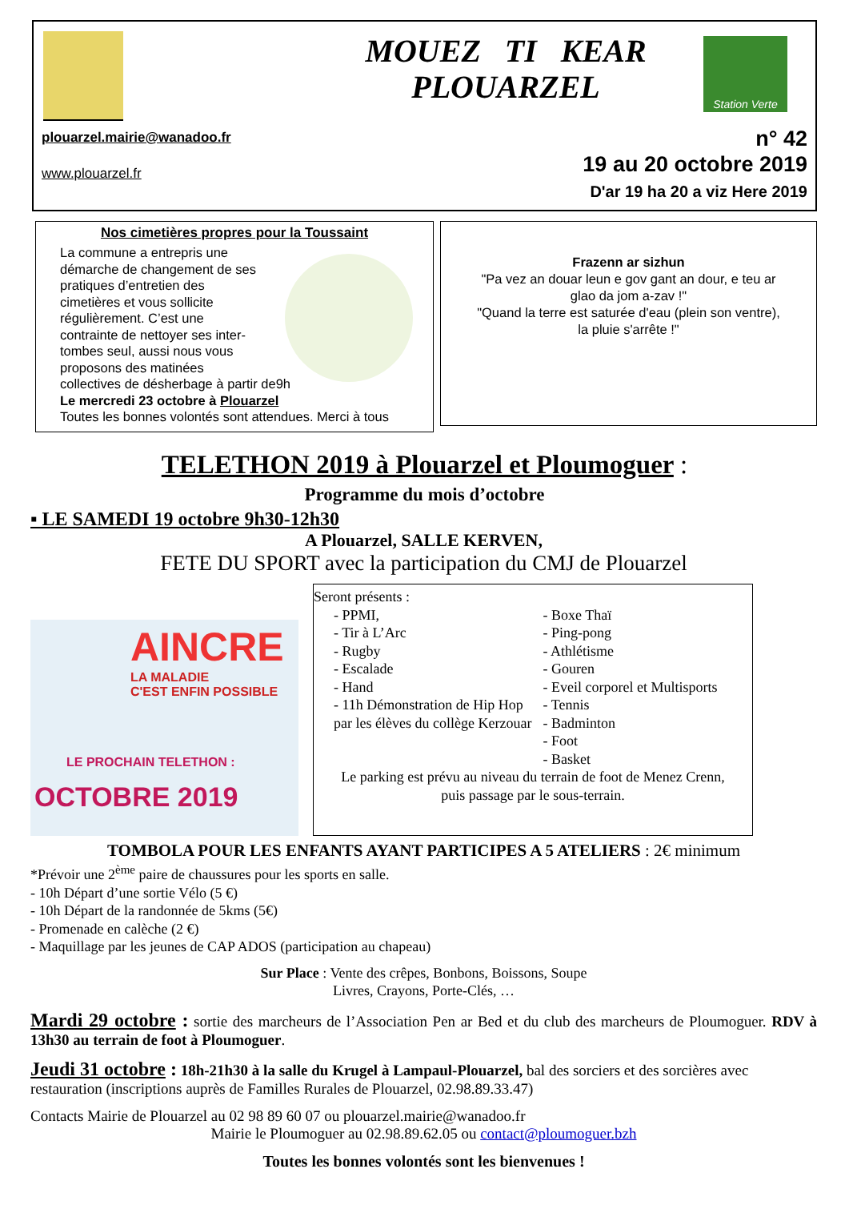MOUEZ TI KEAR
PLOUARZEL
Station Verte
plouarzel.mairie@wanadoo.fr
www.plouarzel.fr
n° 42
19 au 20 octobre 2019
D'ar 19 ha 20 a viz Here 2019
Nos cimetières propres pour la Toussaint
La commune a entrepris une
démarche de changement de ses
pratiques d’entretien des
cimetières et vous sollicite
régulièrement. C’est une
contrainte de nettoyer ses inter-
tombes seul, aussi nous vous
proposons des matinées
collectives de désherbage à partir de9h
Le mercredi 23 octobre à Plouarzel
Toutes les bonnes volontés sont attendues. Merci à tous
Frazenn ar sizhun
"Pa vez an douar leun e gov gant an dour, e teu ar
glao da jom a-zav !"
"Quand la terre est saturée d'eau (plein son ventre),
la pluie s'arrête !"
TELETHON 2019 à Plouarzel et Ploumoguer :
Programme du mois d’octobre
▪ LE SAMEDI 19 octobre 9h30-12h30
A Plouarzel, SALLE KERVEN,
FETE DU SPORT avec la participation du CMJ de Plouarzel
AINCRE
LA MALADIE
C'EST ENFIN POSSIBLE
LE PROCHAIN TELETHON :
OCTOBRE 2019
Seront présents :
- PPMI,
- Tir à L’Arc
- Rugby
- Escalade
- Hand
- 11h Démonstration de Hip Hop par les élèves du collège Kerzouar
- Boxe Thaï
- Ping-pong
- Athlétisme
- Gouren
- Eveil corporel et Multisports
- Tennis
- Badminton
- Foot
- Basket
Le parking est prévu au niveau du terrain de foot de Menez Crenn,
puis passage par le sous-terrain.
TOMBOLA POUR LES ENFANTS AYANT PARTICIPES A 5 ATELIERS : 2€ minimum
*Prévoir une 2<sup>ème</sup> paire de chaussures pour les sports en salle.
- 10h Départ d’une sortie Vélo (5 €)
- 10h Départ de la randonnée de 5kms (5€)
- Promenade en calèche (2 €)
- Maquillage par les jeunes de CAP ADOS (participation au chapeau)
Sur Place : Vente des crêpes, Bonbons, Boissons, Soupe
Livres, Crayons, Porte-Clés, …
Mardi 29 octobre : sortie des marcheurs de l’Association Pen ar Bed et du club des marcheurs de Ploumoguer. RDV à 13h30 au terrain de foot à Ploumoguer.
Jeudi 31 octobre : 18h-21h30 à la salle du Krugel à Lampaul-Plouarzel, bal des sorciers et des sorcières avec restauration (inscriptions auprès de Familles Rurales de Plouarzel, 02.98.89.33.47)
Contacts Mairie de Plouarzel au 02 98 89 60 07 ou plouarzel.mairie@wanadoo.fr
Mairie le Ploumoguer au 02.98.89.62.05 ou contact@ploumoguer.bzh
Toutes les bonnes volontés sont les bienvenues !